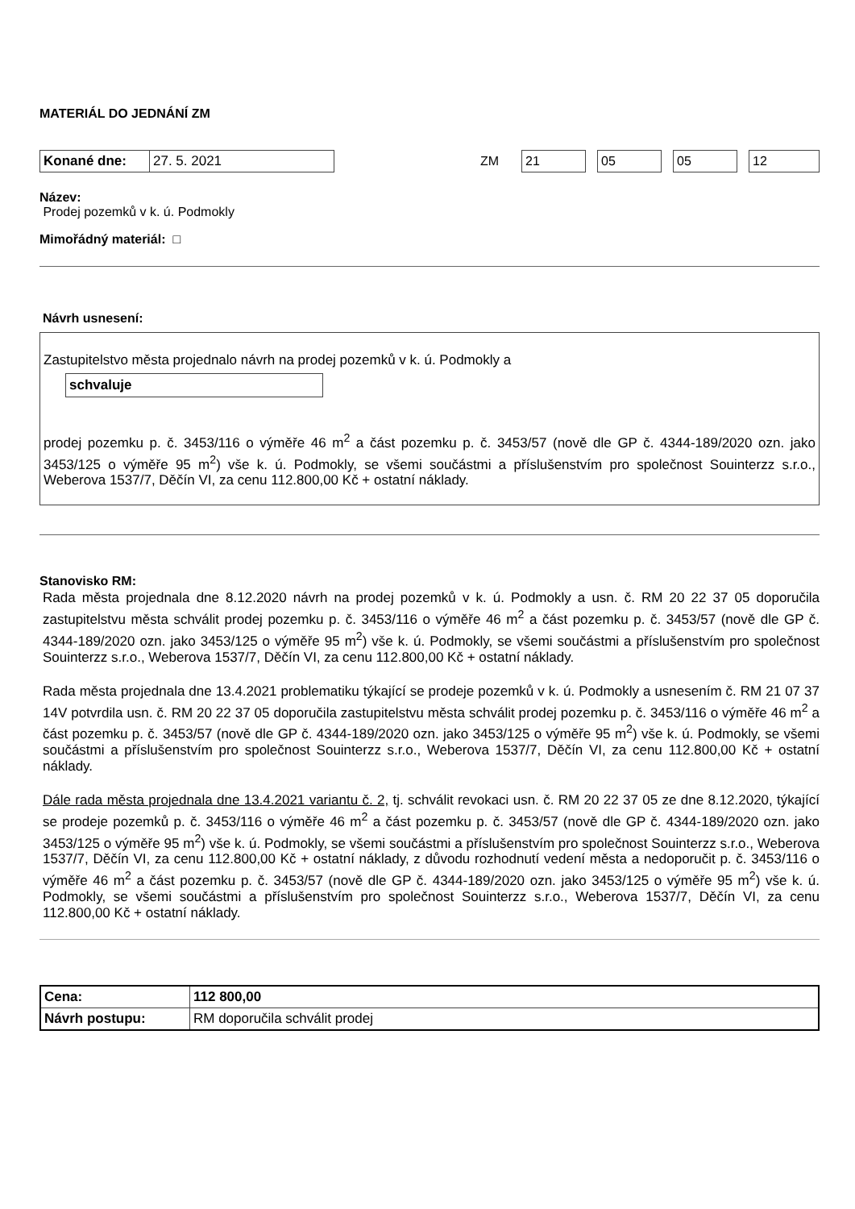MATERIÁL DO JEDNÁNÍ ZM
| Konané dne: | 27. 5. 2021 |
ZM 21 05 05 12
Název:
Prodej pozemků v k. ú. Podmokly
Mimořádný materiál: □
Návrh usnesení:
Zastupitelstvo města projednalo návrh na prodej pozemků v k. ú. Podmokly a
schvaluje
prodej pozemku p. č. 3453/116 o výměře 46 m<sup>2</sup> a část pozemku p. č. 3453/57 (nově dle GP č. 4344-189/2020 ozn. jako 3453/125 o výměře 95 m<sup>2</sup>) vše k. ú. Podmokly, se všemi součástmi a příslušenstvím pro společnost Souinterzz s.r.o., Weberova 1537/7, Děčín VI, za cenu 112.800,00 Kč + ostatní náklady.
Stanovisko RM:
Rada města projednala dne 8.12.2020 návrh na prodej pozemků v k. ú. Podmokly a usn. č. RM 20 22 37 05 doporučila zastupitelstvu města schválit prodej pozemku p. č. 3453/116 o výměře 46 m<sup>2</sup> a část pozemku p. č. 3453/57 (nově dle GP č. 4344-189/2020 ozn. jako 3453/125 o výměře 95 m<sup>2</sup>) vše k. ú. Podmokly, se všemi součástmi a příslušenstvím pro společnost Souinterzz s.r.o., Weberova 1537/7, Děčín VI, za cenu 112.800,00 Kč + ostatní náklady.
Rada města projednala dne 13.4.2021 problematiku týkající se prodeje pozemků v k. ú. Podmokly a usnesením č. RM 21 07 37 14V potvrdila usn. č. RM 20 22 37 05 doporučila zastupitelstvu města schválit prodej pozemku p. č. 3453/116 o výměře 46 m<sup>2</sup> a část pozemku p. č. 3453/57 (nově dle GP č. 4344-189/2020 ozn. jako 3453/125 o výměře 95 m<sup>2</sup>) vše k. ú. Podmokly, se všemi součástmi a příslušenstvím pro společnost Souinterzz s.r.o., Weberova 1537/7, Děčín VI, za cenu 112.800,00 Kč + ostatní náklady.
Dále rada města projednala dne 13.4.2021 variantu č. 2, tj. schválit revokaci usn. č. RM 20 22 37 05 ze dne 8.12.2020, týkající se prodeje pozemků p. č. 3453/116 o výměře 46 m<sup>2</sup> a část pozemku p. č. 3453/57 (nově dle GP č. 4344-189/2020 ozn. jako 3453/125 o výměře 95 m<sup>2</sup>) vše k. ú. Podmokly, se všemi součástmi a příslušenstvím pro společnost Souinterzz s.r.o., Weberova 1537/7, Děčín VI, za cenu 112.800,00 Kč + ostatní náklady, z důvodu rozhodnutí vedení města a nedoporučit p. č. 3453/116 o výměře 46 m<sup>2</sup> a část pozemku p. č. 3453/57 (nově dle GP č. 4344-189/2020 ozn. jako 3453/125 o výměře 95 m<sup>2</sup>) vše k. ú. Podmokly, se všemi součástmi a příslušenstvím pro společnost Souinterzz s.r.o., Weberova 1537/7, Děčín VI, za cenu 112.800,00 Kč + ostatní náklady.
| Cena: | 112 800,00 |
| Návrh postupu: | RM doporučila schválit prodej |